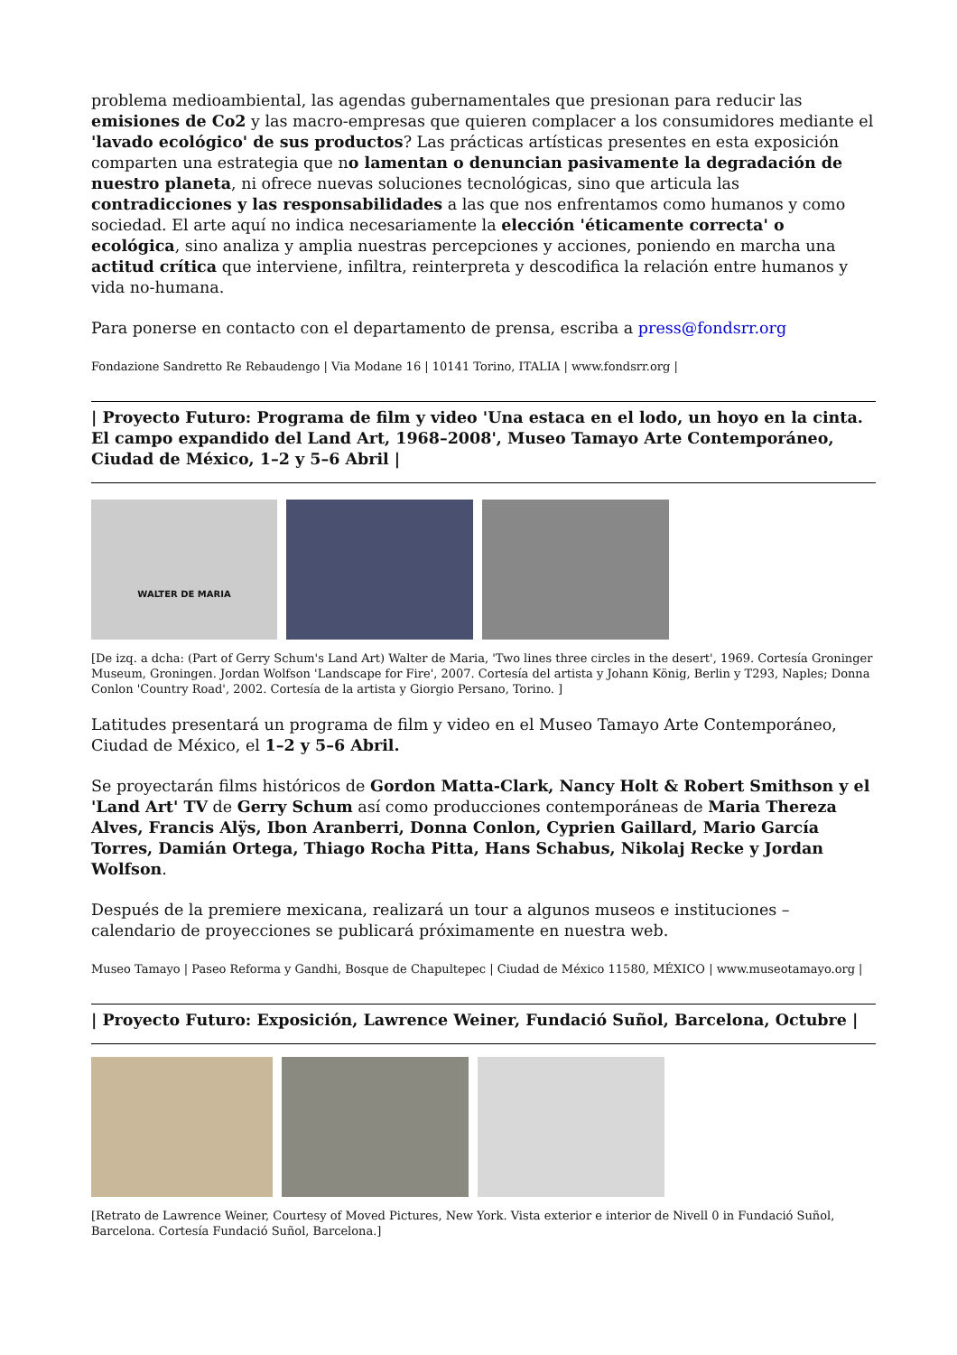problema medioambiental, las agendas gubernamentales que presionan para reducir las emisiones de Co2 y las macro-empresas que quieren complacer a los consumidores mediante el 'lavado ecológico' de sus productos? Las prácticas artísticas presentes en esta exposición comparten una estrategia que no lamentan o denuncian pasivamente la degradación de nuestro planeta, ni ofrece nuevas soluciones tecnológicas, sino que articula las contradicciones y las responsabilidades a las que nos enfrentamos como humanos y como sociedad. El arte aquí no indica necesariamente la elección 'éticamente correcta' o ecológica, sino analiza y amplia nuestras percepciones y acciones, poniendo en marcha una actitud crítica que interviene, infiltra, reinterpreta y descodifica la relación entre humanos y vida no-humana.
Para ponerse en contacto con el departamento de prensa, escriba a press@fondsrr.org
Fondazione Sandretto Re Rebaudengo | Via Modane 16 | 10141 Torino, ITALIA | www.fondsrr.org |
| Proyecto Futuro: Programa de film y video 'Una estaca en el lodo, un hoyo en la cinta. El campo expandido del Land Art, 1968–2008', Museo Tamayo Arte Contemporáneo, Ciudad de México, 1–2 y 5–6 Abril |
WALTER DE MARIA
[De izq. a dcha: (Part of Gerry Schum's Land Art) Walter de Maria, 'Two lines three circles in the desert', 1969. Cortesía Groninger Museum, Groningen. Jordan Wolfson 'Landscape for Fire', 2007. Cortesía del artista y Johann König, Berlin y T293, Naples; Donna Conlon 'Country Road', 2002. Cortesía de la artista y Giorgio Persano, Torino. ]
Latitudes presentará un programa de film y video en el Museo Tamayo Arte Contemporáneo, Ciudad de México, el 1–2 y 5–6 Abril.
Se proyectarán films históricos de Gordon Matta-Clark, Nancy Holt & Robert Smithson y el 'Land Art' TV de Gerry Schum así como producciones contemporáneas de Maria Thereza Alves, Francis Alÿs, Ibon Aranberri, Donna Conlon, Cyprien Gaillard, Mario García Torres, Damián Ortega, Thiago Rocha Pitta, Hans Schabus, Nikolaj Recke y Jordan Wolfson.
Después de la premiere mexicana, realizará un tour a algunos museos e instituciones – calendario de proyecciones se publicará próximamente en nuestra web.
Museo Tamayo | Paseo Reforma y Gandhi, Bosque de Chapultepec | Ciudad de México 11580, MÉXICO | www.museotamayo.org |
| Proyecto Futuro: Exposición, Lawrence Weiner, Fundació Suñol, Barcelona, Octubre |
[Retrato de Lawrence Weiner, Courtesy of Moved Pictures, New York. Vista exterior e interior de Nivell 0 in Fundació Suñol, Barcelona. Cortesía Fundació Suñol, Barcelona.]